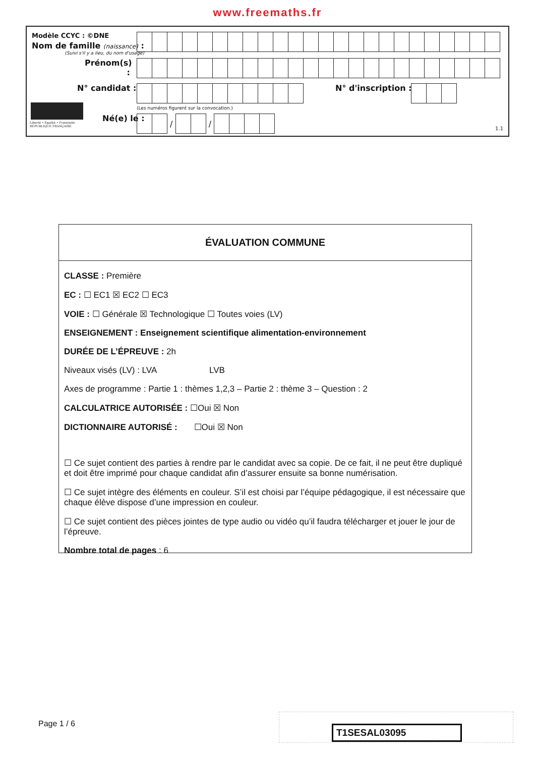www.freemaths.fr
Modèle CCYC : ©DNE
Nom de famille (naissance) :
(Suivi s'il y a lieu, du nom d'usage)
Prénom(s) :
N° candidat : N° d'inscription :
(Les numéros figurent sur la convocation.)
Liberté • Égalité • Fraternité
RÉPUBLIQUE FRANÇAISE
Né(e) le :
/
/
1.1
ÉVALUATION COMMUNE
CLASSE : Première
EC : ☐ EC1 ☒ EC2 ☐ EC3
VOIE : ☐ Générale ☒ Technologique ☐ Toutes voies (LV)
ENSEIGNEMENT : Enseignement scientifique alimentation-environnement
DURÉE DE L’ÉPREUVE : 2h
Niveaux visés (LV) : LVA LVB
Axes de programme : Partie 1 : thèmes 1,2,3 – Partie 2 : thème 3 – Question : 2
CALCULATRICE AUTORISÉE : ☐Oui ☒ Non
DICTIONNAIRE AUTORISÉ : ☐Oui ☒ Non
☐ Ce sujet contient des parties à rendre par le candidat avec sa copie. De ce fait, il ne peut être dupliqué et doit être imprimé pour chaque candidat afin d’assurer ensuite sa bonne numérisation.
☐ Ce sujet intègre des éléments en couleur. S’il est choisi par l’équipe pédagogique, il est nécessaire que chaque élève dispose d’une impression en couleur.
☐ Ce sujet contient des pièces jointes de type audio ou vidéo qu’il faudra télécharger et jouer le jour de l’épreuve.
Nombre total de pages : 6
Page 1 / 6 T1SESAL03095